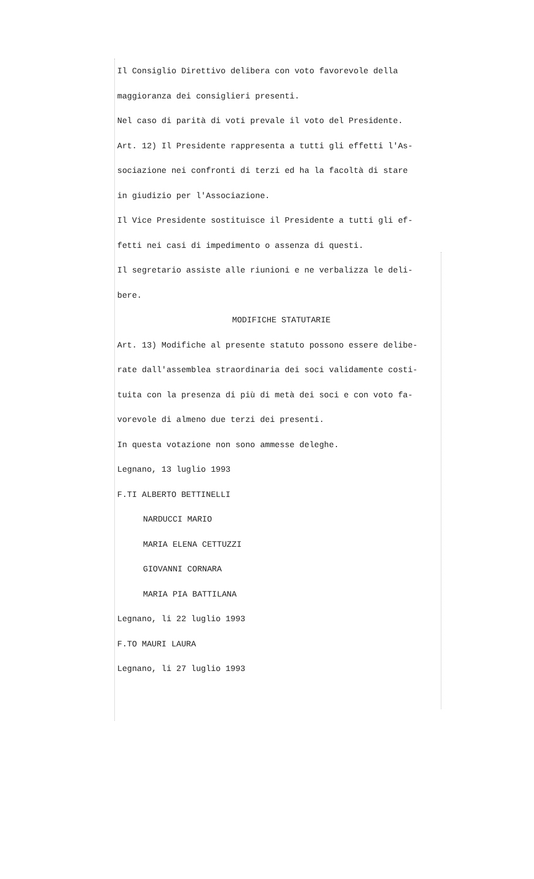Il Consiglio Direttivo delibera con voto favorevole della
maggioranza dei consiglieri presenti.
Nel caso di parità di voti prevale il voto del Presidente.
Art. 12) Il Presidente rappresenta a tutti gli effetti l'As-
sociazione nei confronti di terzi ed ha la facoltà di stare
in giudizio per l'Associazione.
Il Vice Presidente sostituisce il Presidente a tutti gli ef-
fetti nei casi di impedimento o assenza di questi.
Il segretario assiste alle riunioni e ne verbalizza le deli-
bere.
MODIFICHE STATUTARIE
Art. 13) Modifiche al presente statuto possono essere delibe-
rate dall'assemblea straordinaria dei soci validamente costi-
tuita con la presenza di più di metà dei soci e con voto fa-
vorevole di almeno due terzi dei presenti.
In questa votazione non sono ammesse deleghe.
Legnano, 13 luglio 1993
F.TI ALBERTO BETTINELLI
NARDUCCI MARIO
MARIA ELENA CETTUZZI
GIOVANNI CORNARA
MARIA PIA BATTILANA
Legnano, li 22 luglio 1993
F.TO MAURI LAURA
Legnano, li 27 luglio 1993